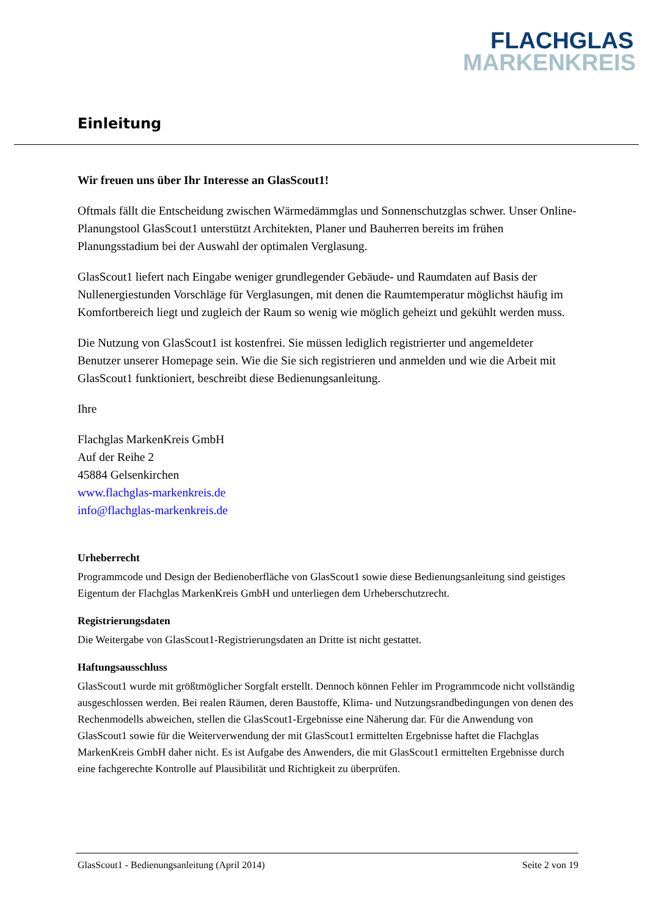FLACHGLAS
MARKENKREIS
Einleitung
Wir freuen uns über Ihr Interesse an GlasScout1!
Oftmals fällt die Entscheidung zwischen Wärmedämmglas und Sonnenschutzglas schwer. Unser Online-Planungstool GlasScout1 unterstützt Architekten, Planer und Bauherren bereits im frühen Planungsstadium bei der Auswahl der optimalen Verglasung.
GlasScout1 liefert nach Eingabe weniger grundlegender Gebäude- und Raumdaten auf Basis der Nullenergiestunden Vorschläge für Verglasungen, mit denen die Raumtemperatur möglichst häufig im Komfortbereich liegt und zugleich der Raum so wenig wie möglich geheizt und gekühlt werden muss.
Die Nutzung von GlasScout1 ist kostenfrei. Sie müssen lediglich registrierter und angemeldeter Benutzer unserer Homepage sein. Wie die Sie sich registrieren und anmelden und wie die Arbeit mit GlasScout1 funktioniert, beschreibt diese Bedienungsanleitung.
Ihre
Flachglas MarkenKreis GmbH
Auf der Reihe 2
45884 Gelsenkirchen
www.flachglas-markenkreis.de
info@flachglas-markenkreis.de
Urheberrecht
Programmcode und Design der Bedienoberfläche von GlasScout1 sowie diese Bedienungsanleitung sind geistiges Eigentum der Flachglas MarkenKreis GmbH und unterliegen dem Urheberschutzrecht.
Registrierungsdaten
Die Weitergabe von GlasScout1-Registrierungsdaten an Dritte ist nicht gestattet.
Haftungsausschluss
GlasScout1 wurde mit größtmöglicher Sorgfalt erstellt. Dennoch können Fehler im Programmcode nicht vollständig ausgeschlossen werden. Bei realen Räumen, deren Baustoffe, Klima- und Nutzungsrandbedingungen von denen des Rechenmodells abweichen, stellen die GlasScout1-Ergebnisse eine Näherung dar. Für die Anwendung von GlasScout1 sowie für die Weiterverwendung der mit GlasScout1 ermittelten Ergebnisse haftet die Flachglas MarkenKreis GmbH daher nicht. Es ist Aufgabe des Anwenders, die mit GlasScout1 ermittelten Ergebnisse durch eine fachgerechte Kontrolle auf Plausibilität und Richtigkeit zu überprüfen.
GlasScout1 - Bedienungsanleitung (April 2014) Seite 2 von 19